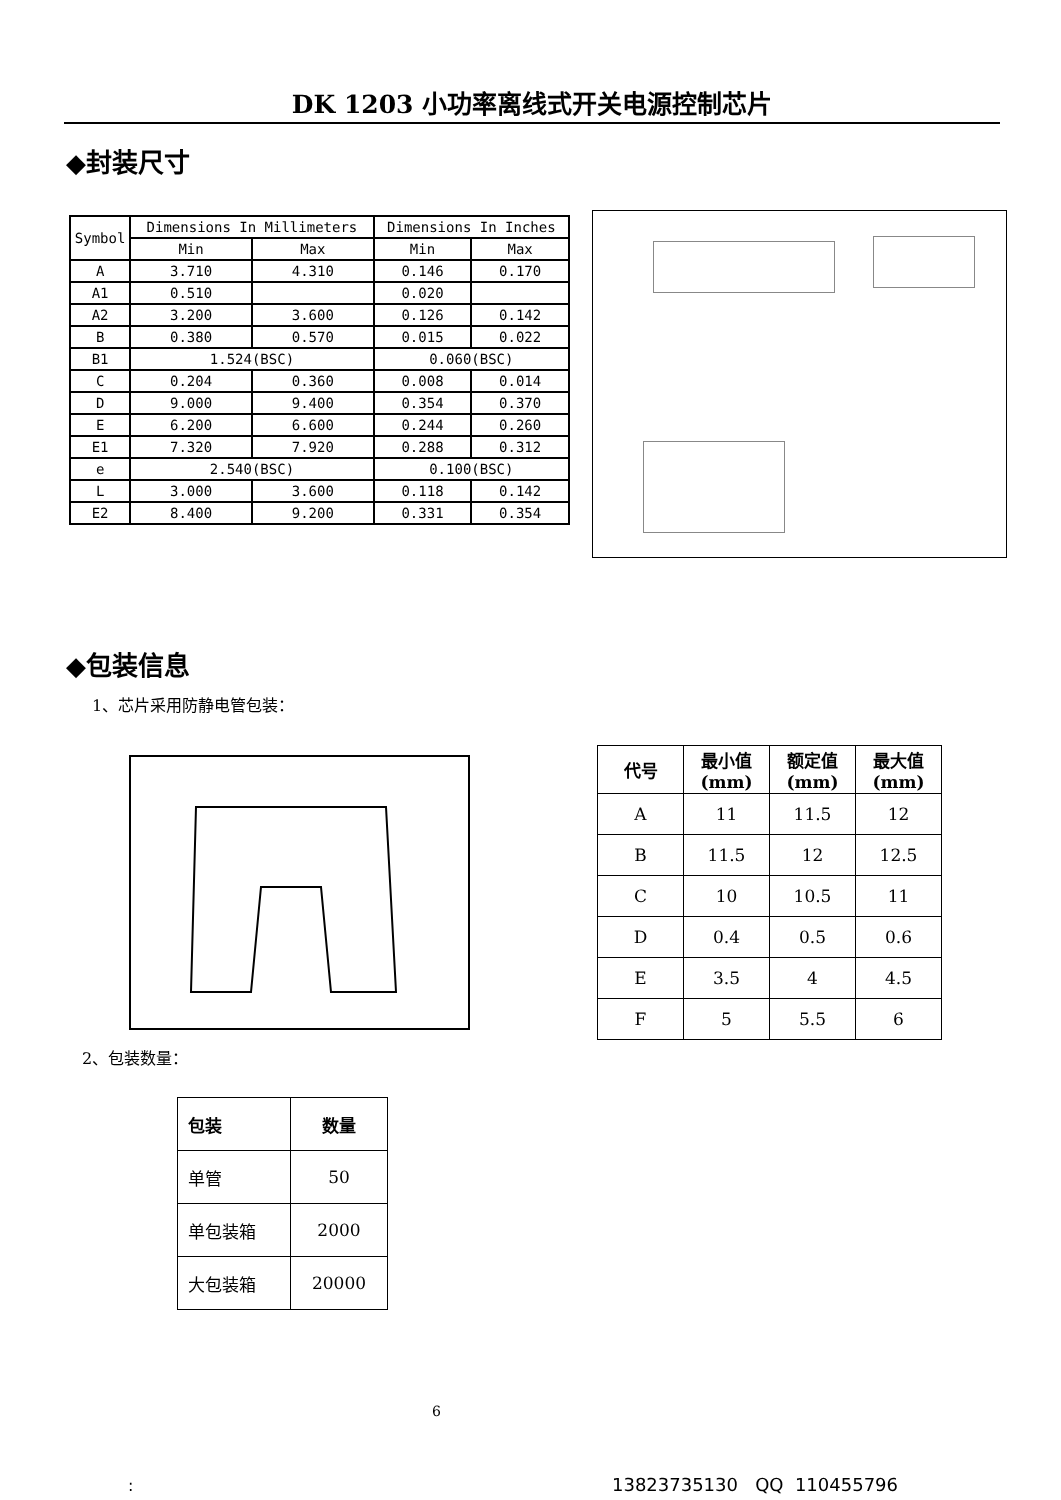DK 1203 小功率离线式开关电源控制芯片
◆封装尺寸
| Symbol | Dimensions In Millimeters | | Dimensions In Inches | |
| --- | --- | --- | --- | --- |
| | Min | Max | Min | Max |
| A | 3.710 | 4.310 | 0.146 | 0.170 |
| A1 | 0.510 | | 0.020 | |
| A2 | 3.200 | 3.600 | 0.126 | 0.142 |
| B | 0.380 | 0.570 | 0.015 | 0.022 |
| B1 | 1.524(BSC) | | 0.060(BSC) | |
| C | 0.204 | 0.360 | 0.008 | 0.014 |
| D | 9.000 | 9.400 | 0.354 | 0.370 |
| E | 6.200 | 6.600 | 0.244 | 0.260 |
| E1 | 7.320 | 7.920 | 0.288 | 0.312 |
| e | 2.540(BSC) | | 0.100(BSC) | |
| L | 3.000 | 3.600 | 0.118 | 0.142 |
| E2 | 8.400 | 9.200 | 0.331 | 0.354 |
◆包装信息
1、芯片采用防静电管包装：
| 代号 | 最小值 (mm) | 额定值 (mm) | 最大值 (mm) |
| --- | --- | --- | --- |
| A | 11 | 11.5 | 12 |
| B | 11.5 | 12 | 12.5 |
| C | 10 | 10.5 | 11 |
| D | 0.4 | 0.5 | 0.6 |
| E | 3.5 | 4 | 4.5 |
| F | 5 | 5.5 | 6 |
2、包装数量：
| 包装 | 数量 |
| --- | --- |
| 单管 | 50 |
| 单包装箱 | 2000 |
| 大包装箱 | 20000 |
6
: 13823735130 QQ 110455796